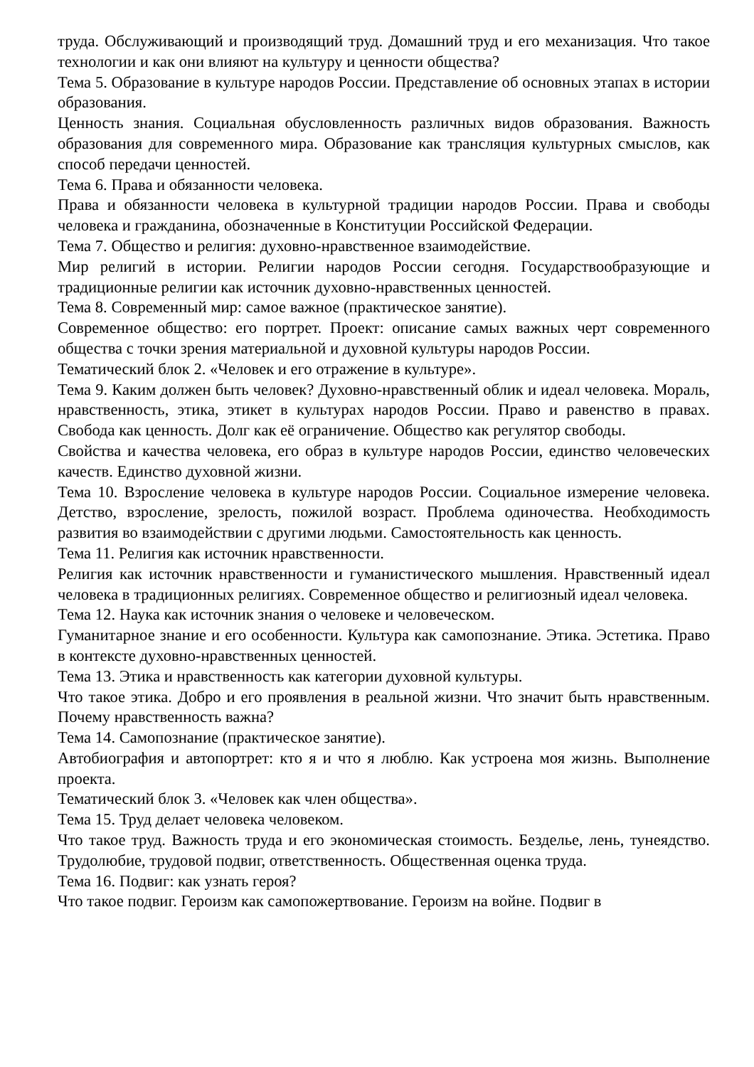труда. Обслуживающий и производящий труд. Домашний труд и его механизация. Что такое технологии и как они влияют на культуру и ценности общества?
Тема 5. Образование в культуре народов России. Представление об основных этапах в истории образования.
Ценность знания. Социальная обусловленность различных видов образования. Важность образования для современного мира. Образование как трансляция культурных смыслов, как способ передачи ценностей.
Тема 6. Права и обязанности человека.
Права и обязанности человека в культурной традиции народов России. Права и свободы человека и гражданина, обозначенные в Конституции Российской Федерации.
Тема 7. Общество и религия: духовно-нравственное взаимодействие.
Мир религий в истории. Религии народов России сегодня. Государствообразующие и традиционные религии как источник духовно-нравственных ценностей.
Тема 8. Современный мир: самое важное (практическое занятие).
Современное общество: его портрет. Проект: описание самых важных черт современного общества с точки зрения материальной и духовной культуры народов России.
Тематический блок 2. «Человек и его отражение в культуре».
Тема 9. Каким должен быть человек? Духовно-нравственный облик и идеал человека. Мораль, нравственность, этика, этикет в культурах народов России. Право и равенство в правах. Свобода как ценность. Долг как её ограничение. Общество как регулятор свободы.
Свойства и качества человека, его образ в культуре народов России, единство человеческих качеств. Единство духовной жизни.
Тема 10. Взросление человека в культуре народов России. Социальное измерение человека. Детство, взросление, зрелость, пожилой возраст. Проблема одиночества. Необходимость развития во взаимодействии с другими людьми. Самостоятельность как ценность.
Тема 11. Религия как источник нравственности.
Религия как источник нравственности и гуманистического мышления. Нравственный идеал человека в традиционных религиях. Современное общество и религиозный идеал человека.
Тема 12. Наука как источник знания о человеке и человеческом.
Гуманитарное знание и его особенности. Культура как самопознание. Этика. Эстетика. Право в контексте духовно-нравственных ценностей.
Тема 13. Этика и нравственность как категории духовной культуры.
Что такое этика. Добро и его проявления в реальной жизни. Что значит быть нравственным. Почему нравственность важна?
Тема 14. Самопознание (практическое занятие).
Автобиография и автопортрет: кто я и что я люблю. Как устроена моя жизнь. Выполнение проекта.
Тематический блок 3. «Человек как член общества».
Тема 15. Труд делает человека человеком.
Что такое труд. Важность труда и его экономическая стоимость. Безделье, лень, тунеядство. Трудолюбие, трудовой подвиг, ответственность. Общественная оценка труда.
Тема 16. Подвиг: как узнать героя?
Что такое подвиг. Героизм как самопожертвование. Героизм на войне. Подвиг в